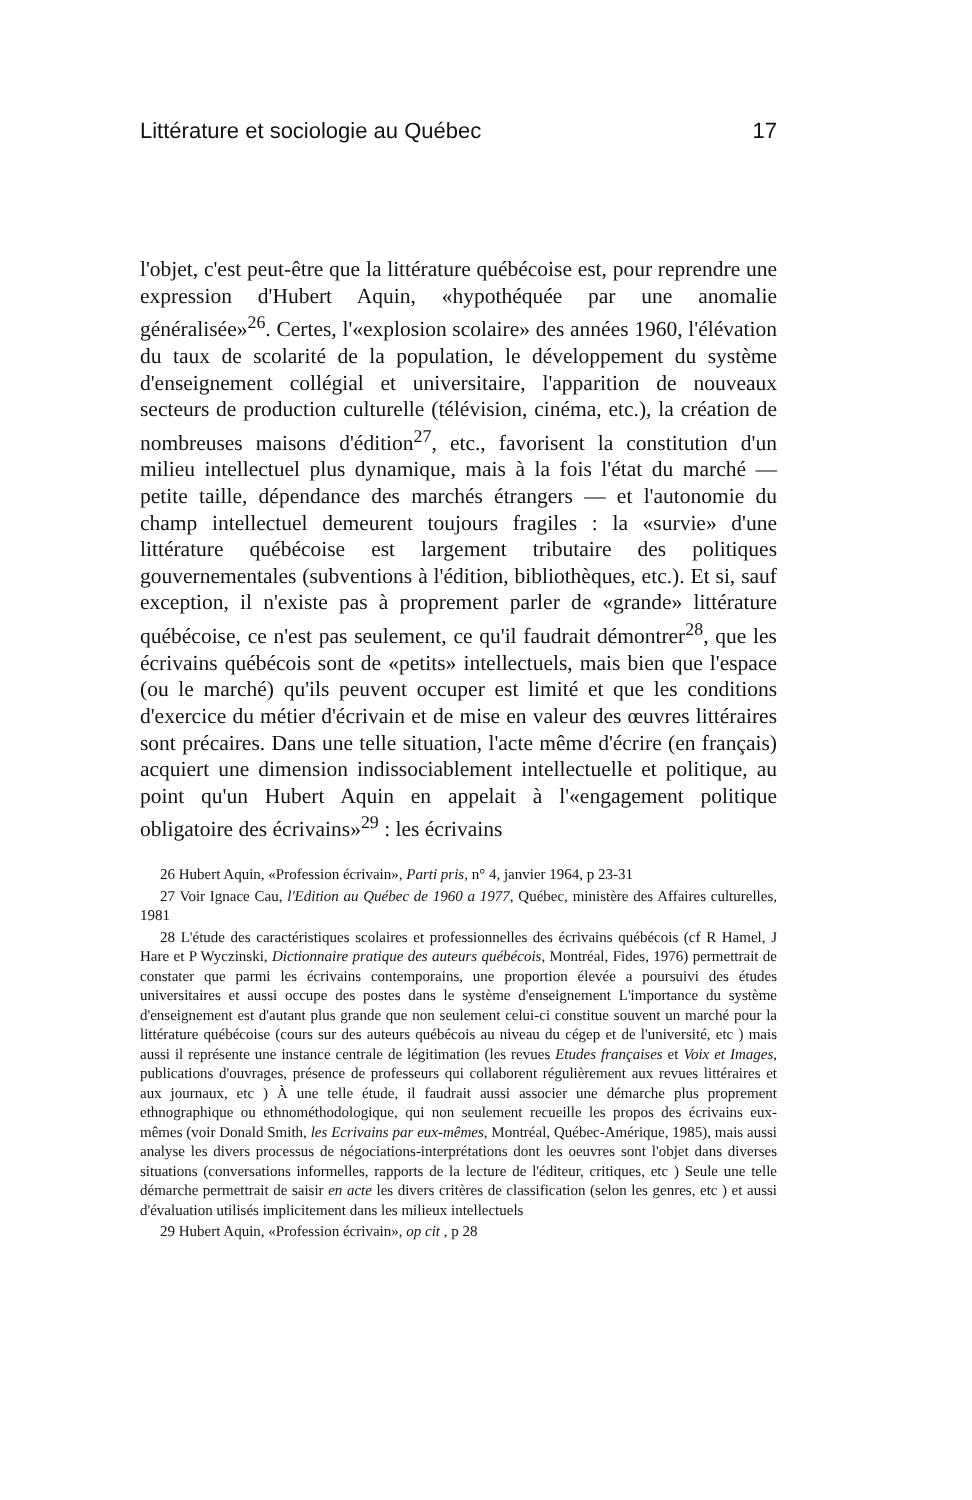Littérature et sociologie au Québec 17
l'objet, c'est peut-être que la littérature québécoise est, pour reprendre une expression d'Hubert Aquin, «hypothéquée par une anomalie généralisée»<sup>26</sup>. Certes, l'«explosion scolaire» des années 1960, l'élévation du taux de scolarité de la population, le développement du système d'enseignement collégial et universitaire, l'apparition de nouveaux secteurs de production culturelle (télévision, cinéma, etc.), la création de nombreuses maisons d'édition<sup>27</sup>, etc., favorisent la constitution d'un milieu intellectuel plus dynamique, mais à la fois l'état du marché — petite taille, dépendance des marchés étrangers — et l'autonomie du champ intellectuel demeurent toujours fragiles : la «survie» d'une littérature québécoise est largement tributaire des politiques gouvernementales (subventions à l'édition, bibliothèques, etc.). Et si, sauf exception, il n'existe pas à proprement parler de «grande» littérature québécoise, ce n'est pas seulement, ce qu'il faudrait démontrer<sup>28</sup>, que les écrivains québécois sont de «petits» intellectuels, mais bien que l'espace (ou le marché) qu'ils peuvent occuper est limité et que les conditions d'exercice du métier d'écrivain et de mise en valeur des œuvres littéraires sont précaires. Dans une telle situation, l'acte même d'écrire (en français) acquiert une dimension indissociablement intellectuelle et politique, au point qu'un Hubert Aquin en appelait à l'«engagement politique obligatoire des écrivains»<sup>29</sup> : les écrivains
26 Hubert Aquin, «Profession écrivain», Parti pris, n° 4, janvier 1964, p 23-31
27 Voir Ignace Cau, l'Edition au Québec de 1960 a 1977, Québec, ministère des Affaires culturelles, 1981
28 L'étude des caractéristiques scolaires et professionnelles des écrivains québécois (cf R Hamel, J Hare et P Wyczinski, Dictionnaire pratique des auteurs québécois, Montréal, Fides, 1976) permettrait de constater que parmi les écrivains contemporains, une proportion élevée a poursuivi des études universitaires et aussi occupe des postes dans le système d'enseignement L'importance du système d'enseignement est d'autant plus grande que non seulement celui-ci constitue souvent un marché pour la littérature québécoise (cours sur des auteurs québécois au niveau du cégep et de l'université, etc ) mais aussi il représente une instance centrale de légitimation (les revues Etudes françaises et Voix et Images, publications d'ouvrages, présence de professeurs qui collaborent régulièrement aux revues littéraires et aux journaux, etc ) À une telle étude, il faudrait aussi associer une démarche plus proprement ethnographique ou ethnométhodologique, qui non seulement recueille les propos des écrivains eux-mêmes (voir Donald Smith, les Ecrivains par eux-mêmes, Montréal, Québec-Amérique, 1985), mais aussi analyse les divers processus de négociations-interprétations dont les oeuvres sont l'objet dans diverses situations (conversations informelles, rapports de la lecture de l'éditeur, critiques, etc ) Seule une telle démarche permettrait de saisir en acte les divers critères de classification (selon les genres, etc ) et aussi d'évaluation utilisés implicitement dans les milieux intellectuels
29 Hubert Aquin, «Profession écrivain», op cit , p 28